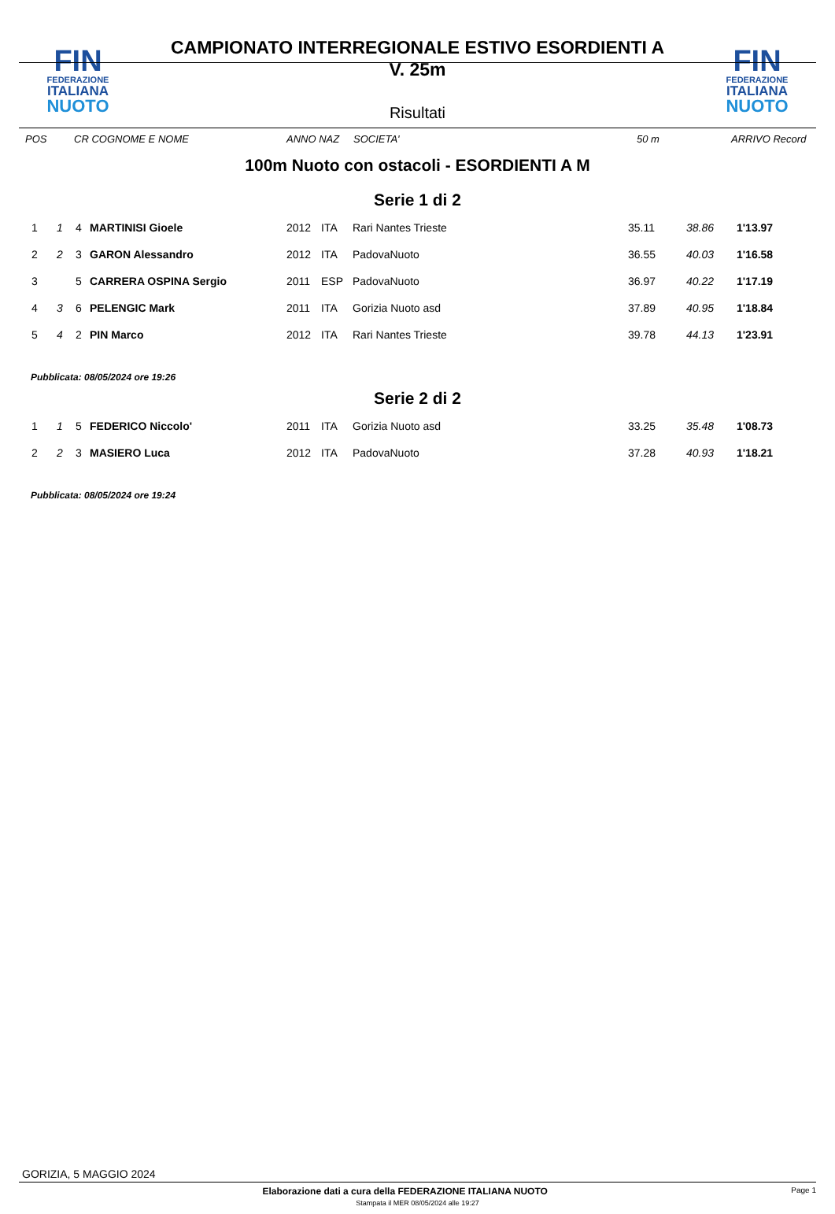FIN
FEDERAZIONE
ITALIANA
NUOTO
CAMPIONATO INTERREGIONALE ESTIVO ESORDIENTI A
V. 25m
Risultati
FIN
FEDERAZIONE
ITALIANA
NUOTO
POS CR COGNOME E NOME ANNO NAZ SOCIETA' 50 m ARRIVO Record
100m Nuoto con ostacoli - ESORDIENTI A M
Serie 1 di 2
| 1 | 1 | 4 | MARTINISI Gioele | 2012 | ITA | Rari Nantes Trieste | 35.11 | 38.86 | 1'13.97 |
| 2 | 2 | 3 | GARON Alessandro | 2012 | ITA | PadovaNuoto | 36.55 | 40.03 | 1'16.58 |
| 3 | | 5 | CARRERA OSPINA Sergio | 2011 | ESP | PadovaNuoto | 36.97 | 40.22 | 1'17.19 |
| 4 | 3 | 6 | PELENGIC Mark | 2011 | ITA | Gorizia Nuoto asd | 37.89 | 40.95 | 1'18.84 |
| 5 | 4 | 2 | PIN Marco | 2012 | ITA | Rari Nantes Trieste | 39.78 | 44.13 | 1'23.91 |
Pubblicata: 08/05/2024 ore 19:26
Serie 2 di 2
| 1 | 1 | 5 | FEDERICO Niccolo' | 2011 | ITA | Gorizia Nuoto asd | 33.25 | 35.48 | 1'08.73 |
| 2 | 2 | 3 | MASIERO Luca | 2012 | ITA | PadovaNuoto | 37.28 | 40.93 | 1'18.21 |
Pubblicata: 08/05/2024 ore 19:24
GORIZIA, 5 MAGGIO 2024
Elaborazione dati a cura della FEDERAZIONE ITALIANA NUOTO Page 1
Stampata il MER 08/05/2024 alle 19:27